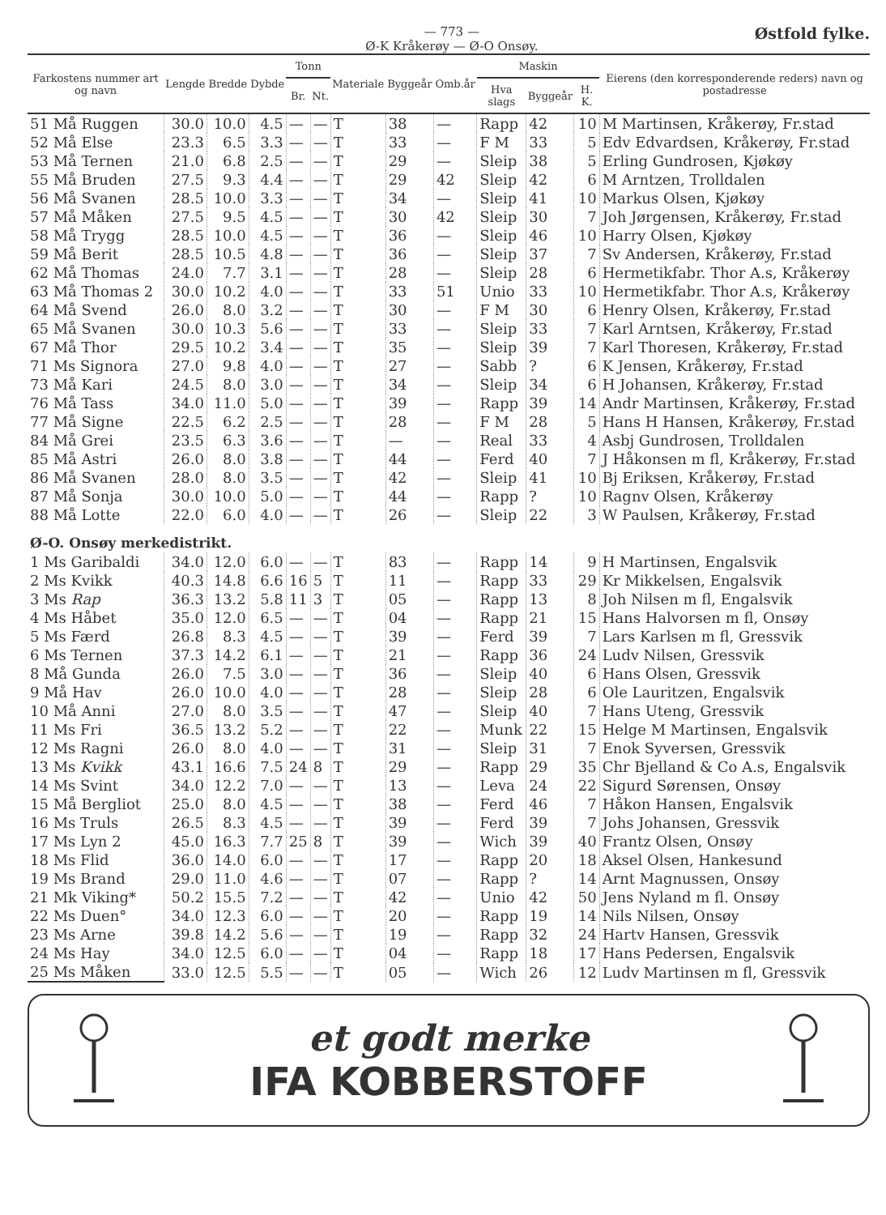— 773 —
Ø-K Kråkerøy — Ø-O Onsøy.
Østfold fylke.
| Farkostens nummer art og navn | Lengde | Bredde | Dybde | Tonn | | Materiale | Byggeår | Omb.år | Maskin | | | Eierens (den korresponderende reders) navn og postadresse |
| --- | --- | --- | --- | --- | --- | --- | --- | --- | --- | --- | --- | --- |
| | | | | Br. | Nt. | | | | Hva slags | Byggeår | H. K. | |
| 51 Må Ruggen | 30.0 | 10.0 | 4.5 | — | — | T | 38 | — | Rapp | 42 | 10 | M Martinsen, Kråkerøy, Fr.stad |
| 52 Må Else | 23.3 | 6.5 | 3.3 | — | — | T | 33 | — | F M | 33 | 5 | Edv Edvardsen, Kråkerøy, Fr.stad |
| 53 Må Ternen | 21.0 | 6.8 | 2.5 | — | — | T | 29 | — | Sleip | 38 | 5 | Erling Gundrosen, Kjøkøy |
| 55 Må Bruden | 27.5 | 9.3 | 4.4 | — | — | T | 29 | 42 | Sleip | 42 | 6 | M Arntzen, Trolldalen |
| 56 Må Svanen | 28.5 | 10.0 | 3.3 | — | — | T | 34 | — | Sleip | 41 | 10 | Markus Olsen, Kjøkøy |
| 57 Må Måken | 27.5 | 9.5 | 4.5 | — | — | T | 30 | 42 | Sleip | 30 | 7 | Joh Jørgensen, Kråkerøy, Fr.stad |
| 58 Må Trygg | 28.5 | 10.0 | 4.5 | — | — | T | 36 | — | Sleip | 46 | 10 | Harry Olsen, Kjøkøy |
| 59 Må Berit | 28.5 | 10.5 | 4.8 | — | — | T | 36 | — | Sleip | 37 | 7 | Sv Andersen, Kråkerøy, Fr.stad |
| 62 Må Thomas | 24.0 | 7.7 | 3.1 | — | — | T | 28 | — | Sleip | 28 | 6 | Hermetikfabr. Thor A.s, Kråkerøy |
| 63 Må Thomas 2 | 30.0 | 10.2 | 4.0 | — | — | T | 33 | 51 | Unio | 33 | 10 | Hermetikfabr. Thor A.s, Kråkerøy |
| 64 Må Svend | 26.0 | 8.0 | 3.2 | — | — | T | 30 | — | F M | 30 | 6 | Henry Olsen, Kråkerøy, Fr.stad |
| 65 Må Svanen | 30.0 | 10.3 | 5.6 | — | — | T | 33 | — | Sleip | 33 | 7 | Karl Arntsen, Kråkerøy, Fr.stad |
| 67 Må Thor | 29.5 | 10.2 | 3.4 | — | — | T | 35 | — | Sleip | 39 | 7 | Karl Thoresen, Kråkerøy, Fr.stad |
| 71 Ms Signora | 27.0 | 9.8 | 4.0 | — | — | T | 27 | — | Sabb | ? | 6 | K Jensen, Kråkerøy, Fr.stad |
| 73 Må Kari | 24.5 | 8.0 | 3.0 | — | — | T | 34 | — | Sleip | 34 | 6 | H Johansen, Kråkerøy, Fr.stad |
| 76 Må Tass | 34.0 | 11.0 | 5.0 | — | — | T | 39 | — | Rapp | 39 | 14 | Andr Martinsen, Kråkerøy, Fr.stad |
| 77 Må Signe | 22.5 | 6.2 | 2.5 | — | — | T | 28 | — | F M | 28 | 5 | Hans H Hansen, Kråkerøy, Fr.stad |
| 84 Må Grei | 23.5 | 6.3 | 3.6 | — | — | T | — | — | Real | 33 | 4 | Asbj Gundrosen, Trolldalen |
| 85 Må Astri | 26.0 | 8.0 | 3.8 | — | — | T | 44 | — | Ferd | 40 | 7 | J Håkonsen m fl, Kråkerøy, Fr.stad |
| 86 Må Svanen | 28.0 | 8.0 | 3.5 | — | — | T | 42 | — | Sleip | 41 | 10 | Bj Eriksen, Kråkerøy, Fr.stad |
| 87 Må Sonja | 30.0 | 10.0 | 5.0 | — | — | T | 44 | — | Rapp | ? | 10 | Ragnv Olsen, Kråkerøy |
| 88 Må Lotte | 22.0 | 6.0 | 4.0 | — | — | T | 26 | — | Sleip | 22 | 3 | W Paulsen, Kråkerøy, Fr.stad |
| Ø-O. Onsøy merkedistrikt. | | | | | | | | | | | | |
| 1 Ms Garibaldi | 34.0 | 12.0 | 6.0 | — | — | T | 83 | — | Rapp | 14 | 9 | H Martinsen, Engalsvik |
| 2 Ms Kvikk | 40.3 | 14.8 | 6.6 | 16 | 5 | T | 11 | — | Rapp | 33 | 29 | Kr Mikkelsen, Engalsvik |
| 3 Ms Rap | 36.3 | 13.2 | 5.8 | 11 | 3 | T | 05 | — | Rapp | 13 | 8 | Joh Nilsen m fl, Engalsvik |
| 4 Ms Håbet | 35.0 | 12.0 | 6.5 | — | — | T | 04 | — | Rapp | 21 | 15 | Hans Halvorsen m fl, Onsøy |
| 5 Ms Færd | 26.8 | 8.3 | 4.5 | — | — | T | 39 | — | Ferd | 39 | 7 | Lars Karlsen m fl, Gressvik |
| 6 Ms Ternen | 37.3 | 14.2 | 6.1 | — | — | T | 21 | — | Rapp | 36 | 24 | Ludv Nilsen, Gressvik |
| 8 Må Gunda | 26.0 | 7.5 | 3.0 | — | — | T | 36 | — | Sleip | 40 | 6 | Hans Olsen, Gressvik |
| 9 Må Hav | 26.0 | 10.0 | 4.0 | — | — | T | 28 | — | Sleip | 28 | 6 | Ole Lauritzen, Engalsvik |
| 10 Må Anni | 27.0 | 8.0 | 3.5 | — | — | T | 47 | — | Sleip | 40 | 7 | Hans Uteng, Gressvik |
| 11 Ms Fri | 36.5 | 13.2 | 5.2 | — | — | T | 22 | — | Munk | 22 | 15 | Helge M Martinsen, Engalsvik |
| 12 Ms Ragni | 26.0 | 8.0 | 4.0 | — | — | T | 31 | — | Sleip | 31 | 7 | Enok Syversen, Gressvik |
| 13 Ms Kvikk | 43.1 | 16.6 | 7.5 | 24 | 8 | T | 29 | — | Rapp | 29 | 35 | Chr Bjelland & Co A.s, Engalsvik |
| 14 Ms Svint | 34.0 | 12.2 | 7.0 | — | — | T | 13 | — | Leva | 24 | 22 | Sigurd Sørensen, Onsøy |
| 15 Må Bergliot | 25.0 | 8.0 | 4.5 | — | — | T | 38 | — | Ferd | 46 | 7 | Håkon Hansen, Engalsvik |
| 16 Ms Truls | 26.5 | 8.3 | 4.5 | — | — | T | 39 | — | Ferd | 39 | 7 | Johs Johansen, Gressvik |
| 17 Ms Lyn 2 | 45.0 | 16.3 | 7.7 | 25 | 8 | T | 39 | — | Wich | 39 | 40 | Frantz Olsen, Onsøy |
| 18 Ms Flid | 36.0 | 14.0 | 6.0 | — | — | T | 17 | — | Rapp | 20 | 18 | Aksel Olsen, Hankesund |
| 19 Ms Brand | 29.0 | 11.0 | 4.6 | — | — | T | 07 | — | Rapp | ? | 14 | Arnt Magnussen, Onsøy |
| 21 Mk Viking* | 50.2 | 15.5 | 7.2 | — | — | T | 42 | — | Unio | 42 | 50 | Jens Nyland m fl. Onsøy |
| 22 Ms Duen° | 34.0 | 12.3 | 6.0 | — | — | T | 20 | — | Rapp | 19 | 14 | Nils Nilsen, Onsøy |
| 23 Ms Arne | 39.8 | 14.2 | 5.6 | — | — | T | 19 | — | Rapp | 32 | 24 | Hartv Hansen, Gressvik |
| 24 Ms Hay | 34.0 | 12.5 | 6.0 | — | — | T | 04 | — | Rapp | 18 | 17 | Hans Pedersen, Engalsvik |
| 25 Ms Måken | 33.0 | 12.5 | 5.5 | — | — | T | 05 | — | Wich | 26 | 12 | Ludv Martinsen m fl, Gressvik |
et godt merke
IFA KOBBERSTOFF